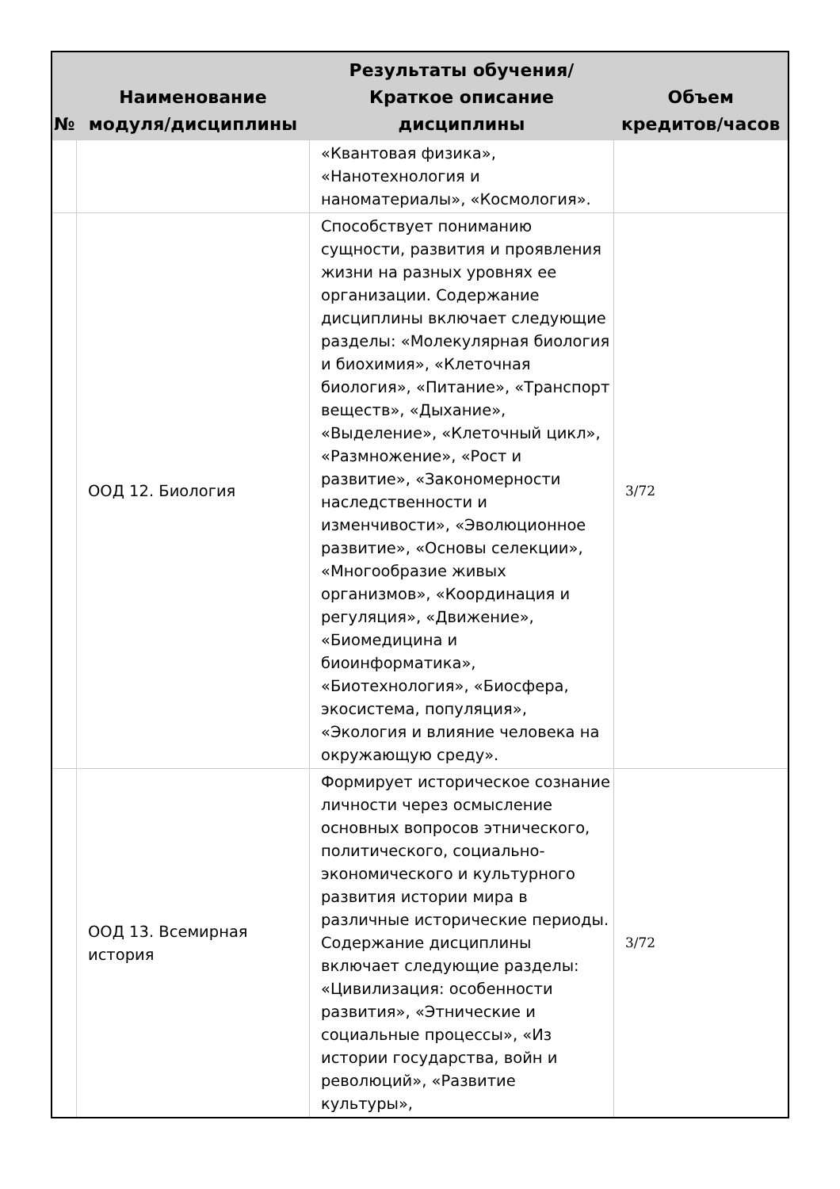| № | Наименование модуля/дисциплины | Результаты обучения/Краткое описание дисциплины | Объем кредитов/часов |
| --- | --- | --- | --- |
| | | «Квантовая физика», «Нанотехнология и наноматериалы», «Космология». | |
| | ООД 12. Биология | Способствует пониманию сущности, развития и проявления жизни на разных уровнях ее организации. Содержание дисциплины включает следующие разделы: «Молекулярная биология и биохимия», «Клеточная биология», «Питание», «Транспорт веществ», «Дыхание», «Выделение», «Клеточный цикл», «Размножение», «Рост и развитие», «Закономерности наследственности и изменчивости», «Эволюционное развитие», «Основы селекции», «Многообразие живых организмов», «Координация и регуляция», «Движение», «Биомедицина и биоинформатика», «Биотехнология», «Биосфера, экосистема, популяция», «Экология и влияние человека на окружающую среду». | 3/72 |
| | ООД 13. Всемирная история | Формирует историческое сознание личности через осмысление основных вопросов этнического, политического, социально-экономического и культурного развития истории мира в различные исторические периоды. Содержание дисциплины включает следующие разделы: «Цивилизация: особенности развития», «Этнические и социальные процессы», «Из истории государства, войн и революций», «Развитие культуры», | 3/72 |